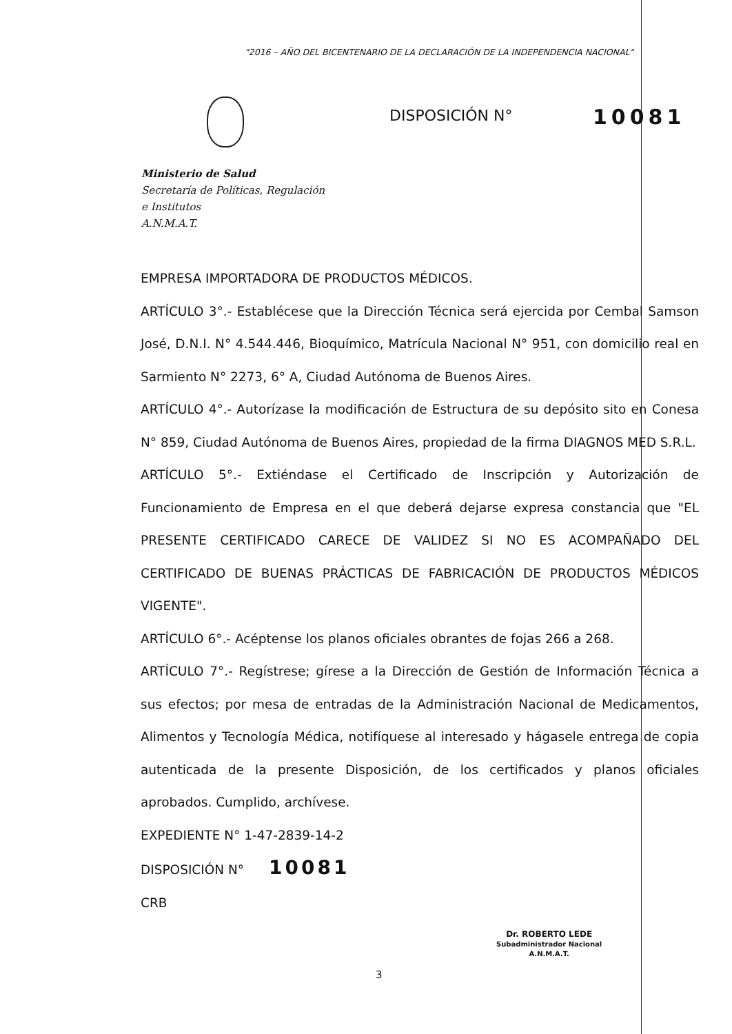"2016 – AÑO DEL BICENTENARIO DE LA DECLARACIÓN DE LA INDEPENDENCIA NACIONAL"
DISPOSICIÓN N° 10081
Ministerio de Salud
Secretaría de Políticas, Regulación
e Institutos
A.N.M.A.T.
EMPRESA IMPORTADORA DE PRODUCTOS MÉDICOS.
ARTÍCULO 3°.- Establécese que la Dirección Técnica será ejercida por Cembal Samson José, D.N.I. N° 4.544.446, Bioquímico, Matrícula Nacional N° 951, con domicilio real en Sarmiento N° 2273, 6° A, Ciudad Autónoma de Buenos Aires.
ARTÍCULO 4°.- Autorízase la modificación de Estructura de su depósito sito en Conesa N° 859, Ciudad Autónoma de Buenos Aires, propiedad de la firma DIAGNOS MED S.R.L.
ARTÍCULO 5°.- Extiéndase el Certificado de Inscripción y Autorización de Funcionamiento de Empresa en el que deberá dejarse expresa constancia que "EL PRESENTE CERTIFICADO CARECE DE VALIDEZ SI NO ES ACOMPAÑADO DEL CERTIFICADO DE BUENAS PRÁCTICAS DE FABRICACIÓN DE PRODUCTOS MÉDICOS VIGENTE".
ARTÍCULO 6°.- Acéptense los planos oficiales obrantes de fojas 266 a 268.
ARTÍCULO 7°.- Regístrese; gírese a la Dirección de Gestión de Información Técnica a sus efectos; por mesa de entradas de la Administración Nacional de Medicamentos, Alimentos y Tecnología Médica, notifíquese al interesado y hágasele entrega de copia autenticada de la presente Disposición, de los certificados y planos oficiales aprobados. Cumplido, archívese.
EXPEDIENTE N° 1-47-2839-14-2
DISPOSICIÓN N° 10081
CRB
Dr. ROBERTO LEDE
Subadministrador Nacional
A.N.M.A.T.
3